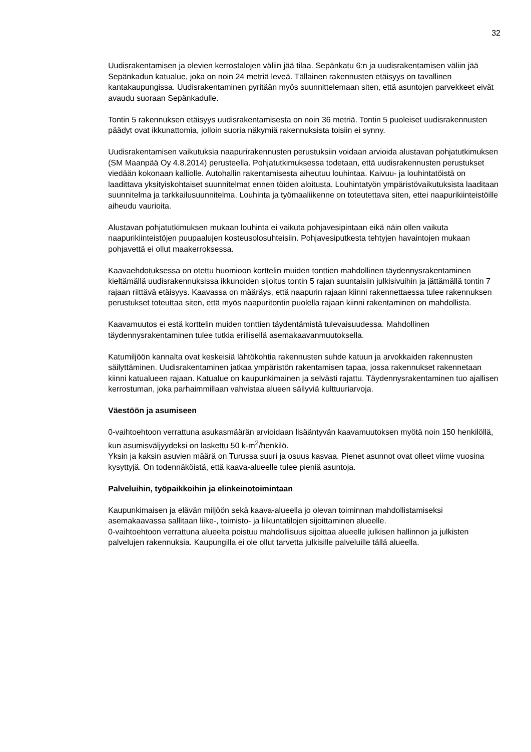32
Uudisrakentamisen ja olevien kerrostalojen väliin jää tilaa. Sepänkatu 6:n ja uudisrakentamisen väliin jää Sepänkadun katualue, joka on noin 24 metriä leveä. Tällainen rakennusten etäisyys on tavallinen kantakaupungissa. Uudisrakentaminen pyritään myös suunnittelemaan siten, että asuntojen parvekkeet eivät avaudu suoraan Sepänkadulle.
Tontin 5 rakennuksen etäisyys uudisrakentamisesta on noin 36 metriä. Tontin 5 puoleiset uudisrakennusten päädyt ovat ikkunattomia, jolloin suoria näkymiä rakennuksista toisiin ei synny.
Uudisrakentamisen vaikutuksia naapurirakennusten perustuksiin voidaan arvioida alustavan pohjatutkimuksen (SM Maanpää Oy 4.8.2014) perusteella. Pohjatutkimuksessa todetaan, että uudisrakennusten perustukset viedään kokonaan kalliolle. Autohallin rakentamisesta aiheutuu louhintaa. Kaivuu- ja louhintatöistä on laadittava yksityiskohtaiset suunnitelmat ennen töiden aloitusta. Louhintatyön ympäristövaikutuksista laaditaan suunnitelma ja tarkkailusuunnitelma. Louhinta ja työmaaliikenne on toteutettava siten, ettei naapurikiinteistöille aiheudu vaurioita.
Alustavan pohjatutkimuksen mukaan louhinta ei vaikuta pohjavesipintaan eikä näin ollen vaikuta naapurikiinteistöjen puupaalujen kosteusolosuhteisiin. Pohjavesiputkesta tehtyjen havaintojen mukaan pohjavettä ei ollut maakerroksessa.
Kaavaehdotuksessa on otettu huomioon korttelin muiden tonttien mahdollinen täydennysrakentaminen kieltämällä uudisrakennuksissa ikkunoiden sijoitus tontin 5 rajan suuntaisiin julkisivuihin ja jättämällä tontin 7 rajaan riittävä etäisyys. Kaavassa on määräys, että naapurin rajaan kiinni rakennettaessa tulee rakennuksen perustukset toteuttaa siten, että myös naapuritontin puolella rajaan kiinni rakentaminen on mahdollista.
Kaavamuutos ei estä korttelin muiden tonttien täydentämistä tulevaisuudessa. Mahdollinen täydennysrakentaminen tulee tutkia erillisellä asemakaavanmuutoksella.
Katumiljöön kannalta ovat keskeisiä lähtökohtia rakennusten suhde katuun ja arvokkaiden rakennusten säilyttäminen. Uudisrakentaminen jatkaa ympäristön rakentamisen tapaa, jossa rakennukset rakennetaan kiinni katualueen rajaan. Katualue on kaupunkimainen ja selvästi rajattu. Täydennysrakentaminen tuo ajallisen kerrostuman, joka parhaimmillaan vahvistaa alueen säilyviä kulttuuriarvoja.
Väestöön ja asumiseen
0-vaihtoehtoon verrattuna asukasmäärän arvioidaan lisääntyvän kaavamuutoksen myötä noin 150 henkilöllä, kun asumisväljyydeksi on laskettu 50 k-m<sup>2</sup>/henkilö.
Yksin ja kaksin asuvien määrä on Turussa suuri ja osuus kasvaa. Pienet asunnot ovat olleet viime vuosina kysyttyjä. On todennäköistä, että kaava-alueelle tulee pieniä asuntoja.
Palveluihin, työpaikkoihin ja elinkeinotoimintaan
Kaupunkimaisen ja elävän miljöön sekä kaava-alueella jo olevan toiminnan mahdollistamiseksi asemakaavassa sallitaan liike-, toimisto- ja liikuntatilojen sijoittaminen alueelle.
0-vaihtoehtoon verrattuna alueelta poistuu mahdollisuus sijoittaa alueelle julkisen hallinnon ja julkisten palvelujen rakennuksia. Kaupungilla ei ole ollut tarvetta julkisille palveluille tällä alueella.